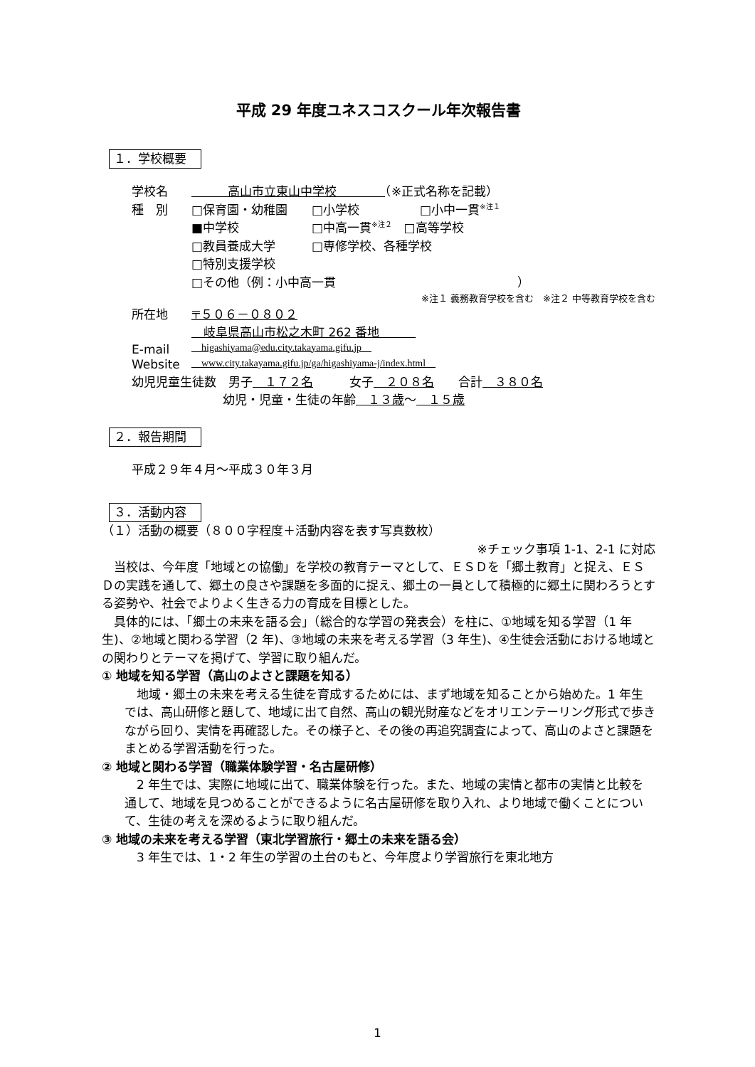平成 29 年度ユネスコスクール年次報告書
１．学校概要
学校名　　　高山市立東山中学校　　　　（※正式名称を記載）
種　別 □保育園・幼稚園　　□小学校　　　　　□小中一貫<sup>※注１</sup>
■中学校　　　　　　□中高一貫<sup>※注２</sup>　□高等学校
□教員養成大学　　　□専修学校、各種学校
□特別支援学校
□その他（例：小中高一貫　　　　　　　　　　　　　　　）
※注１ 義務教育学校を含む　※注２ 中等教育学校を含む
所在地 〒５０６－０８０２
　岐阜県高山市松之木町 262 番地　　　
E-mail　higashiyama@edu.city.takayama.gifu.jp　
Website　www.city.takayama.gifu.jp/ga/higashiyama-j/index.html　
幼児児童生徒数　男子　１７２名　　　女子　２０８名　　合計　３８０名
幼児・児童・生徒の年齢　１３歳 ～　１５歳
２．報告期間
平成２９年４月～平成３０年３月
３．活動内容
（１）活動の概要（８００字程度＋活動内容を表す写真数枚）
※チェック事項 1-1、2-1 に対応
当校は、今年度「地域との協働」を学校の教育テーマとして、ＥＳＤを「郷土教育」と捉え、ＥＳＤの実践を通して、郷土の良さや課題を多面的に捉え、郷土の一員として積極的に郷土に関わろうとする姿勢や、社会でよりよく生きる力の育成を目標とした。
具体的には、「郷土の未来を語る会」（総合的な学習の発表会）を柱に、①地域を知る学習（1 年生)、②地域と関わる学習（2 年)、③地域の未来を考える学習（3 年生)、④生徒会活動における地域との関わりとテーマを掲げて、学習に取り組んだ。
① 地域を知る学習（高山のよさと課題を知る）
地域・郷土の未来を考える生徒を育成するためには、まず地域を知ることから始めた。1 年生では、高山研修と題して、地域に出て自然、高山の観光財産などをオリエンテーリング形式で歩きながら回り、実情を再確認した。その様子と、その後の再追究調査によって、高山のよさと課題をまとめる学習活動を行った。
② 地域と関わる学習（職業体験学習・名古屋研修）
2 年生では、実際に地域に出て、職業体験を行った。また、地域の実情と都市の実情と比較を通して、地域を見つめることができるように名古屋研修を取り入れ、より地域で働くことについて、生徒の考えを深めるように取り組んだ。
③ 地域の未来を考える学習（東北学習旅行・郷土の未来を語る会）
3 年生では、1・2 年生の学習の土台のもと、今年度より学習旅行を東北地方
1